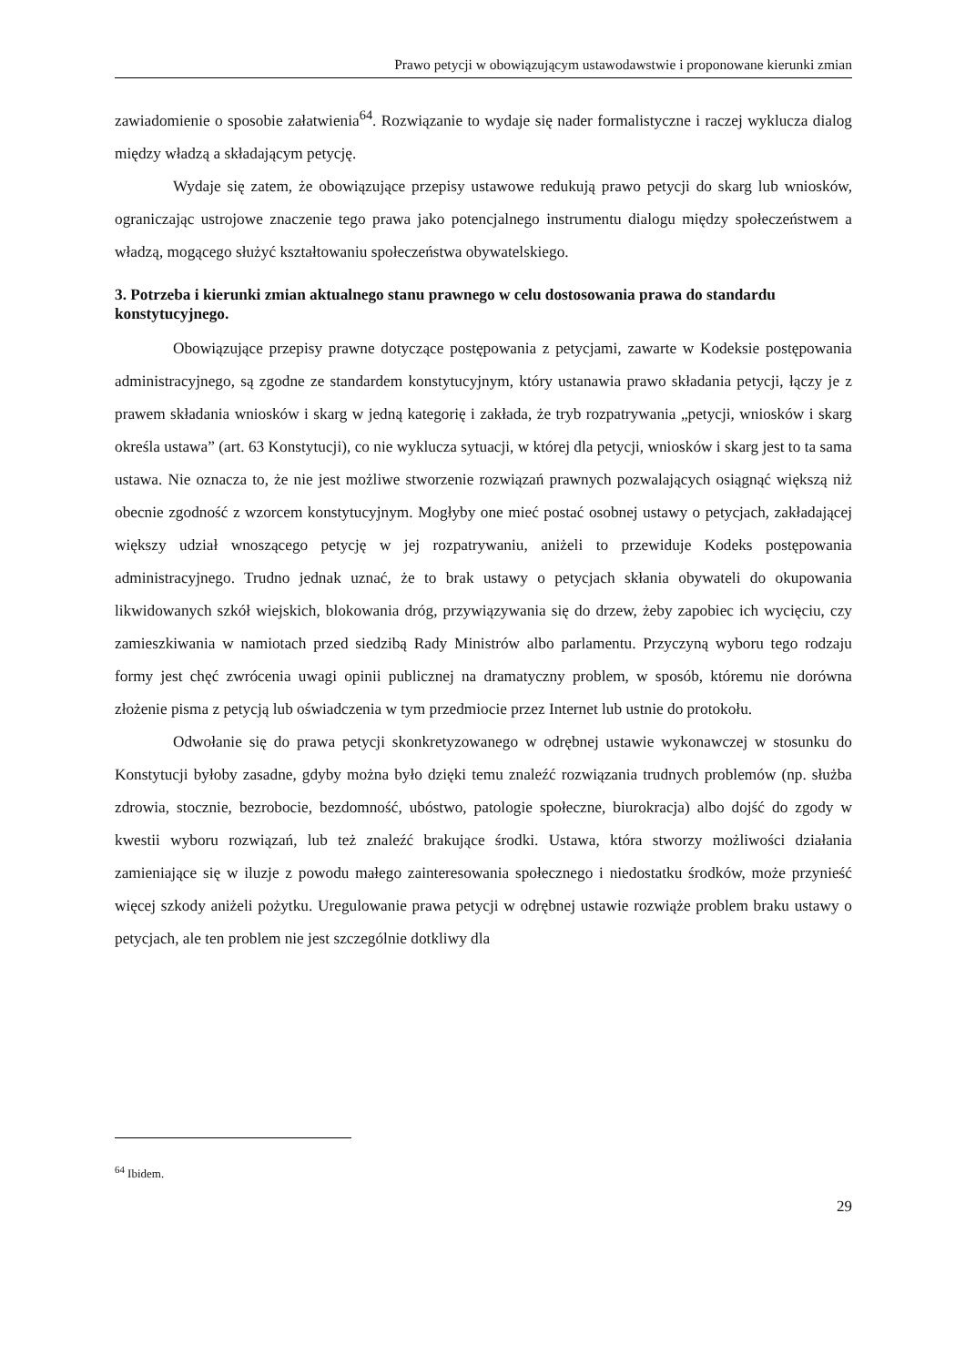Prawo petycji w obowiązującym ustawodawstwie i proponowane kierunki zmian
zawiadomienie o sposobie załatwienia<sup>64</sup>. Rozwiązanie to wydaje się nader formalistyczne i raczej wyklucza dialog między władzą a składającym petycję.
Wydaje się zatem, że obowiązujące przepisy ustawowe redukują prawo petycji do skarg lub wniosków, ograniczając ustrojowe znaczenie tego prawa jako potencjalnego instrumentu dialogu między społeczeństwem a władzą, mogącego służyć kształtowaniu społeczeństwa obywatelskiego.
3. Potrzeba i kierunki zmian aktualnego stanu prawnego w celu dostosowania prawa do standardu konstytucyjnego.
Obowiązujące przepisy prawne dotyczące postępowania z petycjami, zawarte w Kodeksie postępowania administracyjnego, są zgodne ze standardem konstytucyjnym, który ustanawia prawo składania petycji, łączy je z prawem składania wniosków i skarg w jedną kategorię i zakłada, że tryb rozpatrywania „petycji, wniosków i skarg określa ustawa” (art. 63 Konstytucji), co nie wyklucza sytuacji, w której dla petycji, wniosków i skarg jest to ta sama ustawa. Nie oznacza to, że nie jest możliwe stworzenie rozwiązań prawnych pozwalających osiągnąć większą niż obecnie zgodność z wzorcem konstytucyjnym. Mogłyby one mieć postać osobnej ustawy o petycjach, zakładającej większy udział wnoszącego petycję w jej rozpatrywaniu, aniżeli to przewiduje Kodeks postępowania administracyjnego. Trudno jednak uznać, że to brak ustawy o petycjach skłania obywateli do okupowania likwidowanych szkół wiejskich, blokowania dróg, przywiązywania się do drzew, żeby zapobiec ich wycięciu, czy zamieszkiwania w namiotach przed siedzibą Rady Ministrów albo parlamentu. Przyczyną wyboru tego rodzaju formy jest chęć zwrócenia uwagi opinii publicznej na dramatyczny problem, w sposób, któremu nie dorówna złożenie pisma z petycją lub oświadczenia w tym przedmiocie przez Internet lub ustnie do protokołu.
Odwołanie się do prawa petycji skonkretyzowanego w odrębnej ustawie wykonawczej w stosunku do Konstytucji byłoby zasadne, gdyby można było dzięki temu znaleźć rozwiązania trudnych problemów (np. służba zdrowia, stocznie, bezrobocie, bezdomność, ubóstwo, patologie społeczne, biurokracja) albo dojść do zgody w kwestii wyboru rozwiązań, lub też znaleźć brakujące środki. Ustawa, która stworzy możliwości działania zamieniające się w iluzje z powodu małego zainteresowania społecznego i niedostatku środków, może przynieść więcej szkody aniżeli pożytku. Uregulowanie prawa petycji w odrębnej ustawie rozwiąże problem braku ustawy o petycjach, ale ten problem nie jest szczególnie dotkliwy dla
<sup>64</sup> Ibidem.
29